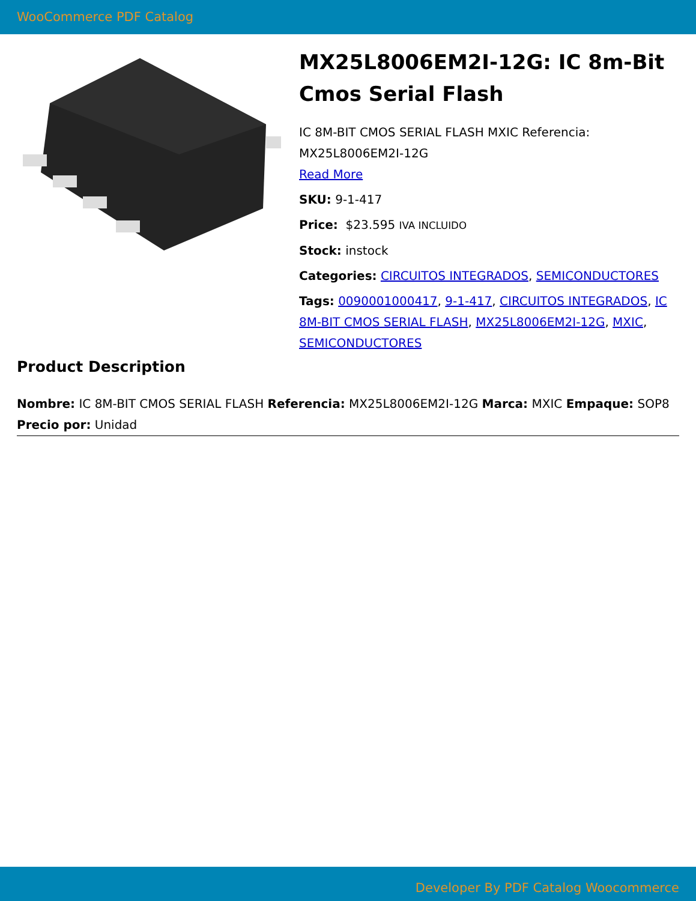WooCommerce PDF Catalog
MX25L8006EM2I-12G: IC 8m-Bit Cmos Serial Flash
IC 8M-BIT CMOS SERIAL FLASH MXIC Referencia: MX25L8006EM2I-12G
Read More
SKU: 9-1-417
Price: $23.595 IVA INCLUIDO
Stock: instock
Categories: CIRCUITOS INTEGRADOS, SEMICONDUCTORES
Tags: 0090001000417, 9-1-417, CIRCUITOS INTEGRADOS, IC 8M-BIT CMOS SERIAL FLASH, MX25L8006EM2I-12G, MXIC, SEMICONDUCTORES
Product Description
Nombre: IC 8M-BIT CMOS SERIAL FLASH Referencia: MX25L8006EM2I-12G Marca: MXIC Empaque: SOP8 Precio por: Unidad
Developer By PDF Catalog Woocommerce